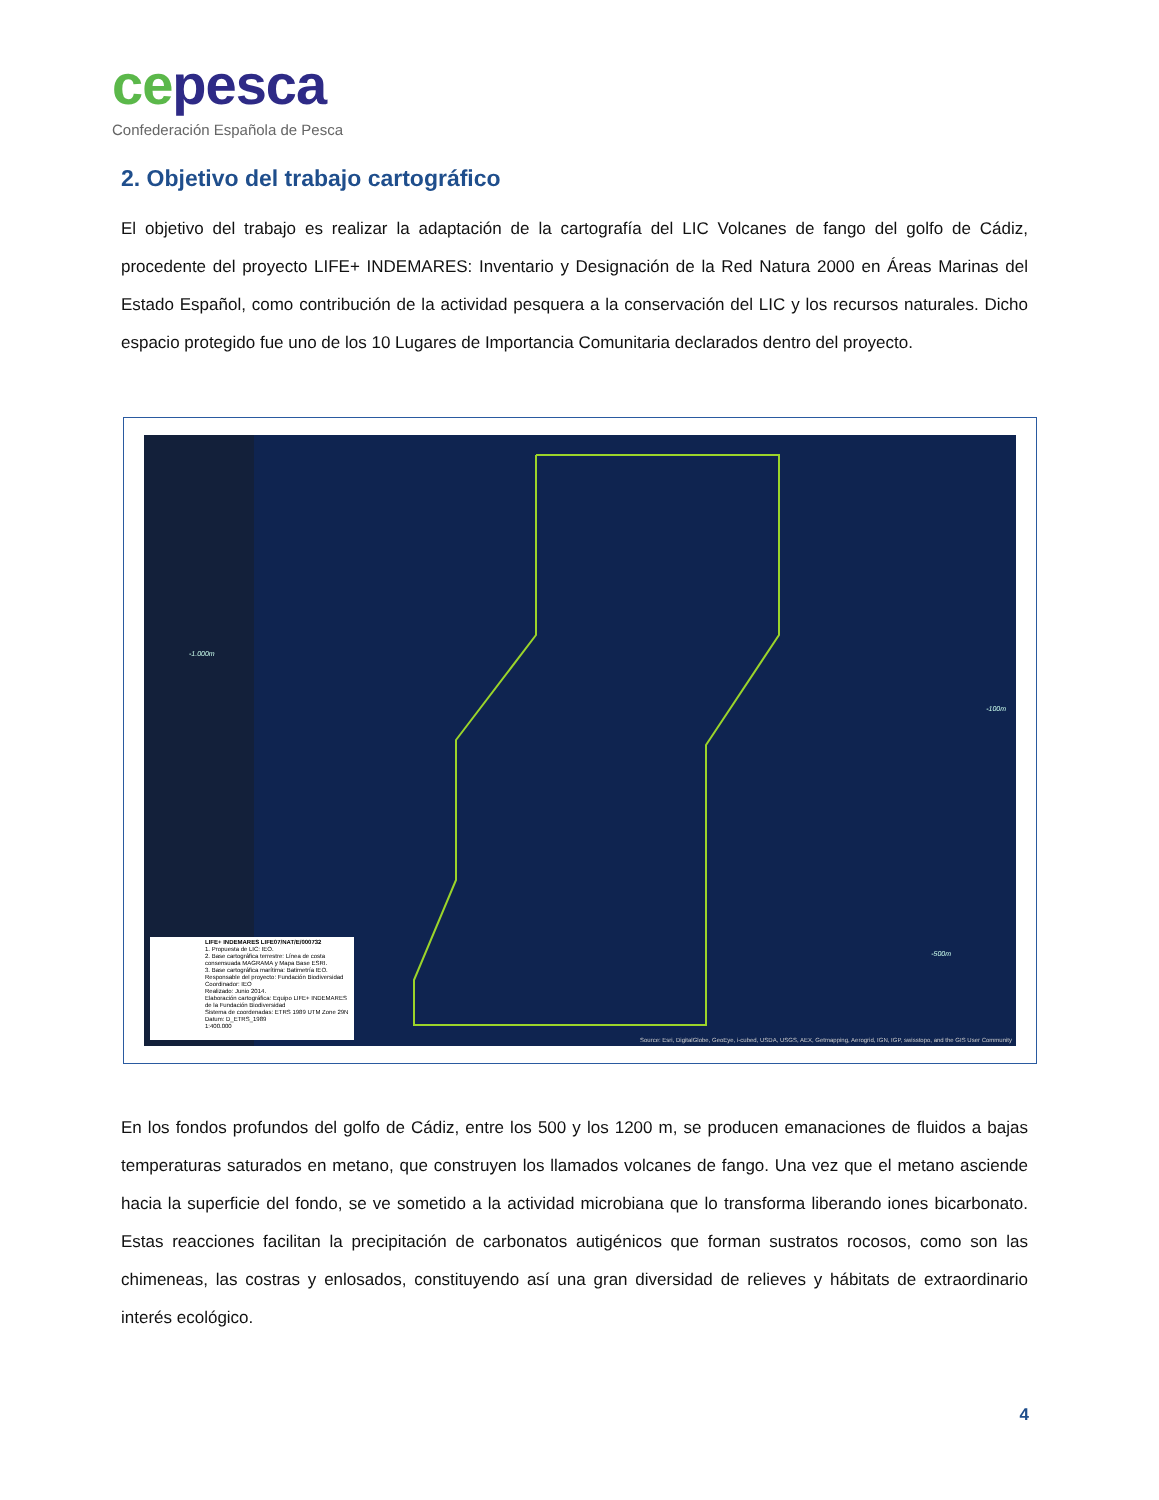ce pesca
Confederación Española de Pesca
2. Objetivo del trabajo cartográfico
El objetivo del trabajo es realizar la adaptación de la cartografía del LIC Volcanes de fango del golfo de Cádiz, procedente del proyecto LIFE+ INDEMARES: Inventario y Designación de la Red Natura 2000 en Áreas Marinas del Estado Español, como contribución de la actividad pesquera a la conservación del LIC y los recursos naturales. Dicho espacio protegido fue uno de los 10 Lugares de Importancia Comunitaria declarados dentro del proyecto.
-1.000m
-100m
-500m
LIFE+ INDEMARES LIFE07/NAT/E/000732
1. Propuesta de LIC: IEO.
2. Base cartográfica terrestre: Línea de costa consensuada MAGRAMA y Mapa Base ESRI.
3. Base cartográfica marítima: Batimetría IEO.
Responsable del proyecto: Fundación Biodiversidad
Coordinador: IEO
Realizado: Junio 2014.
Elaboración cartográfica: Equipo LIFE+ INDEMARES de la Fundación Biodiversidad
Sistema de coordenadas: ETRS 1989 UTM Zone 29N
Datum: D_ETRS_1989
1:400.000
Source: Esri, DigitalGlobe, GeoEye, i-cubed, USDA, USGS, AEX, Getmapping, Aerogrid, IGN, IGP, swisstopo, and the GIS User Community
En los fondos profundos del golfo de Cádiz, entre los 500 y los 1200 m, se producen emanaciones de fluidos a bajas temperaturas saturados en metano, que construyen los llamados volcanes de fango. Una vez que el metano asciende hacia la superficie del fondo, se ve sometido a la actividad microbiana que lo transforma liberando iones bicarbonato. Estas reacciones facilitan la precipitación de carbonatos autigénicos que forman sustratos rocosos, como son las chimeneas, las costras y enlosados, constituyendo así una gran diversidad de relieves y hábitats de extraordinario interés ecológico.
4